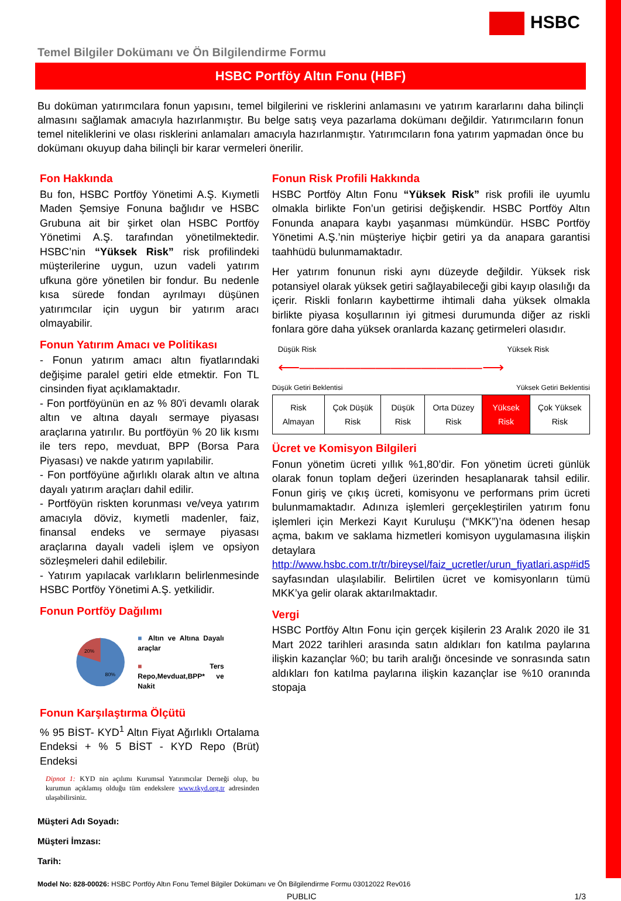HSBC
Temel Bilgiler Dokümanı ve Ön Bilgilendirme Formu
HSBC Portföy Altın Fonu (HBF)
Bu doküman yatırımcılara fonun yapısını, temel bilgilerini ve risklerini anlamasını ve yatırım kararlarını daha bilinçli almasını sağlamak amacıyla hazırlanmıştır. Bu belge satış veya pazarlama dokümanı değildir. Yatırımcıların fonun temel niteliklerini ve olası risklerini anlamaları amacıyla hazırlanmıştır. Yatırımcıların fona yatırım yapmadan önce bu dokümanı okuyup daha bilinçli bir karar vermeleri önerilir.
Fon Hakkında
Bu fon, HSBC Portföy Yönetimi A.Ş. Kıymetli Maden Şemsiye Fonuna bağlıdır ve HSBC Grubuna ait bir şirket olan HSBC Portföy Yönetimi A.Ş. tarafından yönetilmektedir. HSBC’nin “Yüksek Risk” risk profilindeki müşterilerine uygun, uzun vadeli yatırım ufkuna göre yönetilen bir fondur. Bu nedenle kısa sürede fondan ayrılmayı düşünen yatırımcılar için uygun bir yatırım aracı olmayabilir.
Fonun Yatırım Amacı ve Politikası
- Fonun yatırım amacı altın fiyatlarındaki değişime paralel getiri elde etmektir. Fon TL cinsinden fiyat açıklamaktadır.
- Fon portföyünün en az % 80'i devamlı olarak altın ve altına dayalı sermaye piyasası araçlarına yatırılır. Bu portföyün % 20 lik kısmı ile ters repo, mevduat, BPP (Borsa Para Piyasası) ve nakde yatırım yapılabilir.
- Fon portföyüne ağırlıklı olarak altın ve altına dayalı yatırım araçları dahil edilir.
- Portföyün riskten korunması ve/veya yatırım amacıyla döviz, kıymetli madenler, faiz, finansal endeks ve sermaye piyasası araçlarına dayalı vadeli işlem ve opsiyon sözleşmeleri dahil edilebilir.
- Yatırım yapılacak varlıkların belirlenmesinde HSBC Portföy Yönetimi A.Ş. yetkilidir.
Fonun Portföy Dağılımı
20%
80%
■ Altın ve Altına Dayalı araçlar
■ Ters Repo,Mevduat,BPP* ve Nakit
Fonun Karşılaştırma Ölçütü
% 95 BİST- KYD<sup>1</sup> Altın Fiyat Ağırlıklı Ortalama Endeksi + % 5 BİST - KYD Repo (Brüt) Endeksi
Dipnot 1: KYD nin açılımı Kurumsal Yatırımcılar Derneği olup, bu kurumun açıklamış olduğu tüm endekslere www.tkyd.org.tr adresinden ulaşabilirsiniz.
Fonun Risk Profili Hakkında
HSBC Portföy Altın Fonu “Yüksek Risk” risk profili ile uyumlu olmakla birlikte Fon’un getirisi değişkendir. HSBC Portföy Altın Fonunda anapara kaybı yaşanması mümkündür. HSBC Portföy Yönetimi A.Ş.’nin müşteriye hiçbir getiri ya da anapara garantisi taahhüdü bulunmamaktadır.
Her yatırım fonunun riski aynı düzeyde değildir. Yüksek risk potansiyel olarak yüksek getiri sağlayabileceği gibi kayıp olasılığı da içerir. Riskli fonların kaybettirme ihtimali daha yüksek olmakla birlikte piyasa koşullarının iyi gitmesi durumunda diğer az riskli fonlara göre daha yüksek oranlarda kazanç getirmeleri olasıdır.
Düşük Risk Yüksek Risk
⟵――――――――――――⟶
Düşük Getiri Beklentisi Yüksek Getiri Beklentisi
| Risk Almayan | Çok Düşük Risk | Düşük Risk | Orta Düzey Risk | Yüksek Risk | Çok Yüksek Risk |
Ücret ve Komisyon Bilgileri
Fonun yönetim ücreti yıllık %1,80’dir. Fon yönetim ücreti günlük olarak fonun toplam değeri üzerinden hesaplanarak tahsil edilir. Fonun giriş ve çıkış ücreti, komisyonu ve performans prim ücreti bulunmamaktadır. Adınıza işlemleri gerçekleştirilen yatırım fonu işlemleri için Merkezi Kayıt Kuruluşu (“MKK”)’na ödenen hesap açma, bakım ve saklama hizmetleri komisyon uygulamasına ilişkin detaylara http://www.hsbc.com.tr/tr/bireysel/faiz_ucretler/urun_fiyatlari.asp#id5 sayfasından ulaşılabilir. Belirtilen ücret ve komisyonların tümü MKK’ya gelir olarak aktarılmaktadır.
Vergi
HSBC Portföy Altın Fonu için gerçek kişilerin 23 Aralık 2020 ile 31 Mart 2022 tarihleri arasında satın aldıkları fon katılma paylarına ilişkin kazançlar %0; bu tarih aralığı öncesinde ve sonrasında satın aldıkları fon katılma paylarına ilişkin kazançlar ise %10 oranında stopaja
Müşteri Adı Soyadı:
Müşteri İmzası:
Tarih:
Model No: 828-00026: HSBC Portföy Altın Fonu Temel Bilgiler Dokümanı ve Ön Bilgilendirme Formu 03012022 Rev016
PUBLIC 1/3